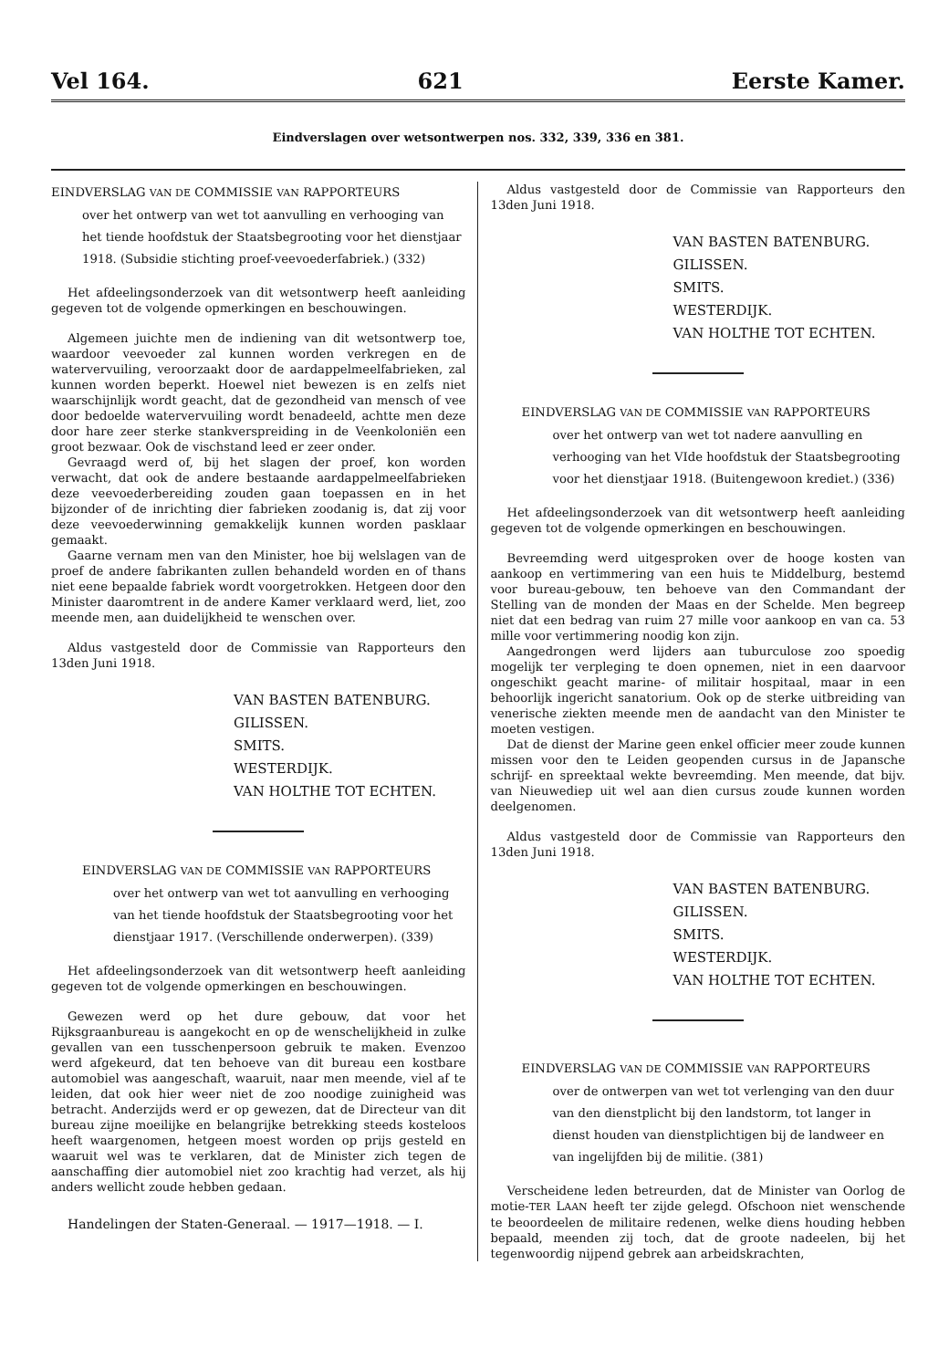Vel 164. 621 Eerste Kamer.
Eindverslagen over wetsontwerpen nos. 332, 339, 336 en 381.
EINDVERSLAG VAN DE COMMISSIE VAN RAPPORTEURS
over het ontwerp van wet tot aanvulling en verhooging van het tiende hoofdstuk der Staatsbegrooting voor het dienstjaar 1918. (Subsidie stichting proef-veevoederfabriek.) (332)
Het afdeelingsonderzoek van dit wetsontwerp heeft aanleiding gegeven tot de volgende opmerkingen en beschouwingen.
Algemeen juichte men de indiening van dit wetsontwerp toe, waardoor veevoeder zal kunnen worden verkregen en de watervervuiling, veroorzaakt door de aardappelmeelfabrieken, zal kunnen worden beperkt. Hoewel niet bewezen is en zelfs niet waarschijnlijk wordt geacht, dat de gezondheid van mensch of vee door bedoelde watervervuiling wordt benadeeld, achtte men deze door hare zeer sterke stankverspreiding in de Veenkoloniën een groot bezwaar. Ook de vischstand leed er zeer onder.
Gevraagd werd of, bij het slagen der proef, kon worden verwacht, dat ook de andere bestaande aardappelmeelfabrieken deze veevoederbereiding zouden gaan toepassen en in het bijzonder of de inrichting dier fabrieken zoodanig is, dat zij voor deze veevoederwinning gemakkelijk kunnen worden pasklaar gemaakt.
Gaarne vernam men van den Minister, hoe bij welslagen van de proef de andere fabrikanten zullen behandeld worden en of thans niet eene bepaalde fabriek wordt voorgetrokken. Hetgeen door den Minister daaromtrent in de andere Kamer verklaard werd, liet, zoo meende men, aan duidelijkheid te wenschen over.
Aldus vastgesteld door de Commissie van Rapporteurs den 13den Juni 1918.
VAN BASTEN BATENBURG.
GILISSEN.
SMITS.
WESTERDIJK.
VAN HOLTHE TOT ECHTEN.
EINDVERSLAG VAN DE COMMISSIE VAN RAPPORTEURS
over het ontwerp van wet tot aanvulling en verhooging van het tiende hoofdstuk der Staatsbegrooting voor het dienstjaar 1917. (Verschillende onderwerpen). (339)
Het afdeelingsonderzoek van dit wetsontwerp heeft aanleiding gegeven tot de volgende opmerkingen en beschouwingen.
Gewezen werd op het dure gebouw, dat voor het Rijksgraanbureau is aangekocht en op de wenschelijkheid in zulke gevallen van een tusschenpersoon gebruik te maken. Evenzoo werd afgekeurd, dat ten behoeve van dit bureau een kostbare automobiel was aangeschaft, waaruit, naar men meende, viel af te leiden, dat ook hier weer niet de zoo noodige zuinigheid was betracht. Anderzijds werd er op gewezen, dat de Directeur van dit bureau zijne moeilijke en belangrijke betrekking steeds kosteloos heeft waargenomen, hetgeen moest worden op prijs gesteld en waaruit wel was te verklaren, dat de Minister zich tegen de aanschaffing dier automobiel niet zoo krachtig had verzet, als hij anders wellicht zoude hebben gedaan.
Handelingen der Staten-Generaal. — 1917—1918. — I.
Aldus vastgesteld door de Commissie van Rapporteurs den 13den Juni 1918.
VAN BASTEN BATENBURG.
GILISSEN.
SMITS.
WESTERDIJK.
VAN HOLTHE TOT ECHTEN.
EINDVERSLAG VAN DE COMMISSIE VAN RAPPORTEURS
over het ontwerp van wet tot nadere aanvulling en verhooging van het VIde hoofdstuk der Staatsbegrooting voor het dienstjaar 1918. (Buitengewoon krediet.) (336)
Het afdeelingsonderzoek van dit wetsontwerp heeft aanleiding gegeven tot de volgende opmerkingen en beschouwingen.
Bevreemding werd uitgesproken over de hooge kosten van aankoop en vertimmering van een huis te Middelburg, bestemd voor bureau-gebouw, ten behoeve van den Commandant der Stelling van de monden der Maas en der Schelde. Men begreep niet dat een bedrag van ruim 27 mille voor aankoop en van ca. 53 mille voor vertimmering noodig kon zijn.
Aangedrongen werd lijders aan tuburculose zoo spoedig mogelijk ter verpleging te doen opnemen, niet in een daarvoor ongeschikt geacht marine- of militair hospitaal, maar in een behoorlijk ingericht sanatorium. Ook op de sterke uitbreiding van venerische ziekten meende men de aandacht van den Minister te moeten vestigen.
Dat de dienst der Marine geen enkel officier meer zoude kunnen missen voor den te Leiden geopenden cursus in de Japansche schrijf- en spreektaal wekte bevreemding. Men meende, dat bijv. van Nieuwediep uit wel aan dien cursus zoude kunnen worden deelgenomen.
Aldus vastgesteld door de Commissie van Rapporteurs den 13den Juni 1918.
VAN BASTEN BATENBURG.
GILISSEN.
SMITS.
WESTERDIJK.
VAN HOLTHE TOT ECHTEN.
EINDVERSLAG VAN DE COMMISSIE VAN RAPPORTEURS
over de ontwerpen van wet tot verlenging van den duur van den dienstplicht bij den landstorm, tot langer in dienst houden van dienstplichtigen bij de landweer en van ingelijfden bij de militie. (381)
Verscheidene leden betreurden, dat de Minister van Oorlog de motie-TER LAAN heeft ter zijde gelegd. Ofschoon niet wenschende te beoordeelen de militaire redenen, welke diens houding hebben bepaald, meenden zij toch, dat de groote nadeelen, bij het tegenwoordig nijpend gebrek aan arbeidskrachten,